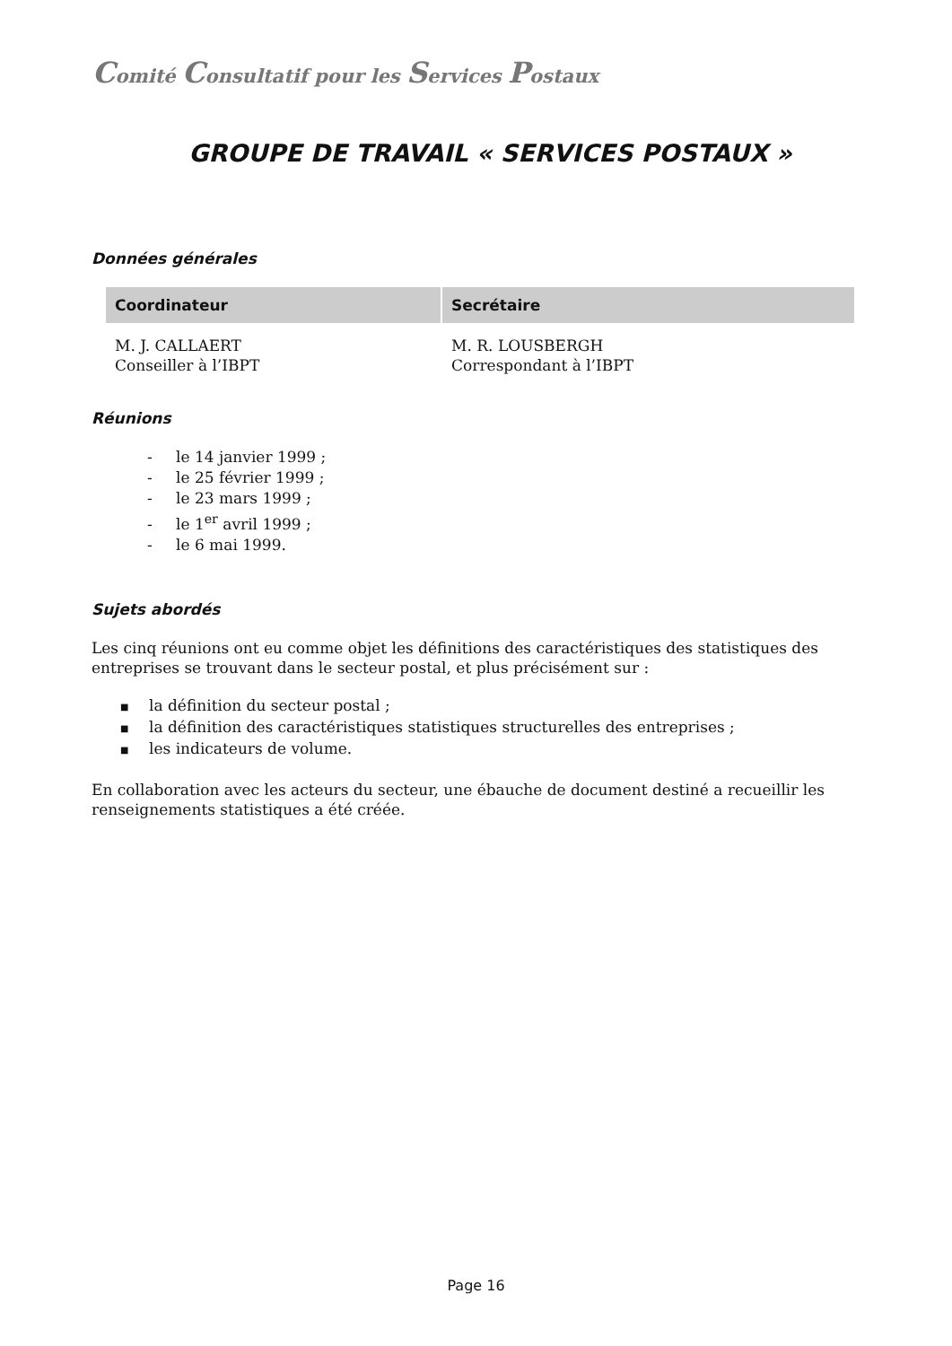Comité Consultatif pour les Services Postaux
GROUPE DE TRAVAIL « SERVICES POSTAUX »
Données générales
| Coordinateur | Secrétaire |
| --- | --- |
| M. J. CALLAERT Conseiller à l’IBPT | M. R. LOUSBERGH Correspondant à l’IBPT |
Réunions
- le 14 janvier 1999 ;
- le 25 février 1999 ;
- le 23 mars 1999 ;
- le 1<sup>er</sup> avril 1999 ;
- le 6 mai 1999.
Sujets abordés
Les cinq réunions ont eu comme objet les définitions des caractéristiques des statistiques des entreprises se trouvant dans le secteur postal, et plus précisément sur :
■ la définition du secteur postal ;
■ la définition des caractéristiques statistiques structurelles des entreprises ;
■ les indicateurs de volume.
En collaboration avec les acteurs du secteur, une ébauche de document destiné a recueillir les renseignements statistiques a été créée.
Page 16